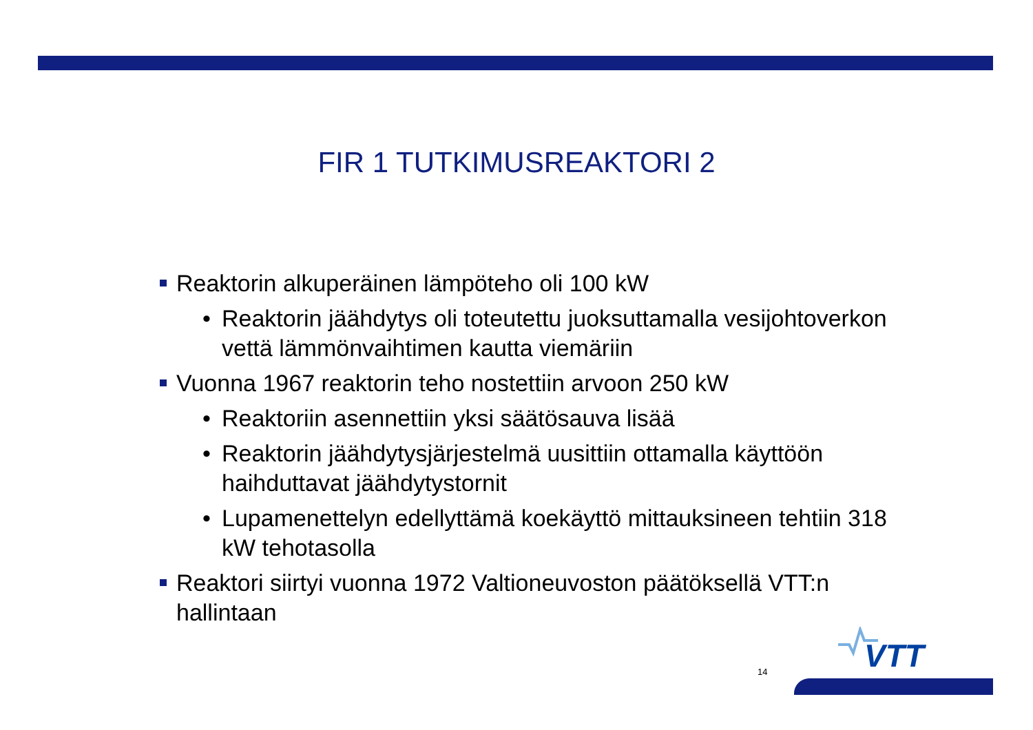FIR 1 TUTKIMUSREAKTORI 2
Reaktorin alkuperäinen lämpöteho oli 100 kW
• Reaktorin jäähdytys oli toteutettu juoksuttamalla vesijohtoverkon vettä lämmönvaihtimen kautta viemäriin
Vuonna 1967 reaktorin teho nostettiin arvoon 250 kW
• Reaktoriin asennettiin yksi säätösauva lisää
• Reaktorin jäähdytysjärjestelmä uusittiin ottamalla käyttöön haihduttavat jäähdytystornit
• Lupamenettelyn edellyttämä koekäyttö mittauksineen tehtiin 318 kW tehotasolla
Reaktori siirtyi vuonna 1972 Valtioneuvoston päätöksellä VTT:n hallintaan
VTT
14